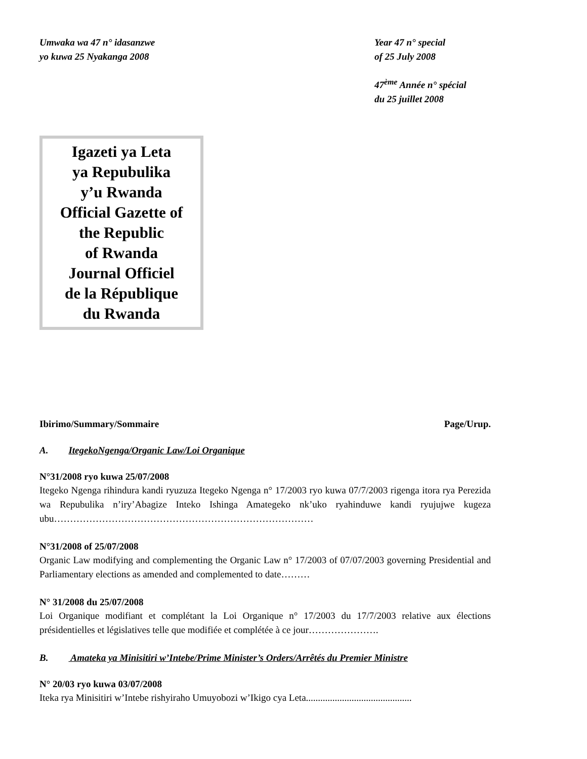Umwaka wa 47 n° idasanzwe
yo kuwa 25 Nyakanga 2008
Year 47 n° special
of 25 July 2008
47<sup>ème</sup> Année n° spécial
du 25 juillet 2008
Igazeti ya Leta
ya Repubulika
y’u Rwanda
Official Gazette of
the Republic
of Rwanda
Journal Officiel
de la République
du Rwanda
Ibirimo/Summary/Sommaire Page/Urup.
A. ItegekoNgenga/Organic Law/Loi Organique
N°31/2008 ryo kuwa 25/07/2008
Itegeko Ngenga rihindura kandi ryuzuza Itegeko Ngenga n° 17/2003 ryo kuwa 07/7/2003 rigenga itora rya Perezida wa Repubulika n’iry’Abagize Inteko Ishinga Amategeko nk’uko ryahinduwe kandi ryujujwe kugeza ubu………………………………………………………………………
N°31/2008 of 25/07/2008
Organic Law modifying and complementing the Organic Law n° 17/2003 of 07/07/2003 governing Presidential and Parliamentary elections as amended and complemented to date………
N° 31/2008 du 25/07/2008
Loi Organique modifiant et complétant la Loi Organique n° 17/2003 du 17/7/2003 relative aux élections présidentielles et législatives telle que modifiée et complétée à ce jour………………….
B. Amateka ya Minisitiri w’Intebe/Prime Minister’s Orders/Arrêtés du Premier Ministre
N° 20/03 ryo kuwa 03/07/2008
Iteka rya Minisitiri w’Intebe rishyiraho Umuyobozi w’Ikigo cya Leta............................................